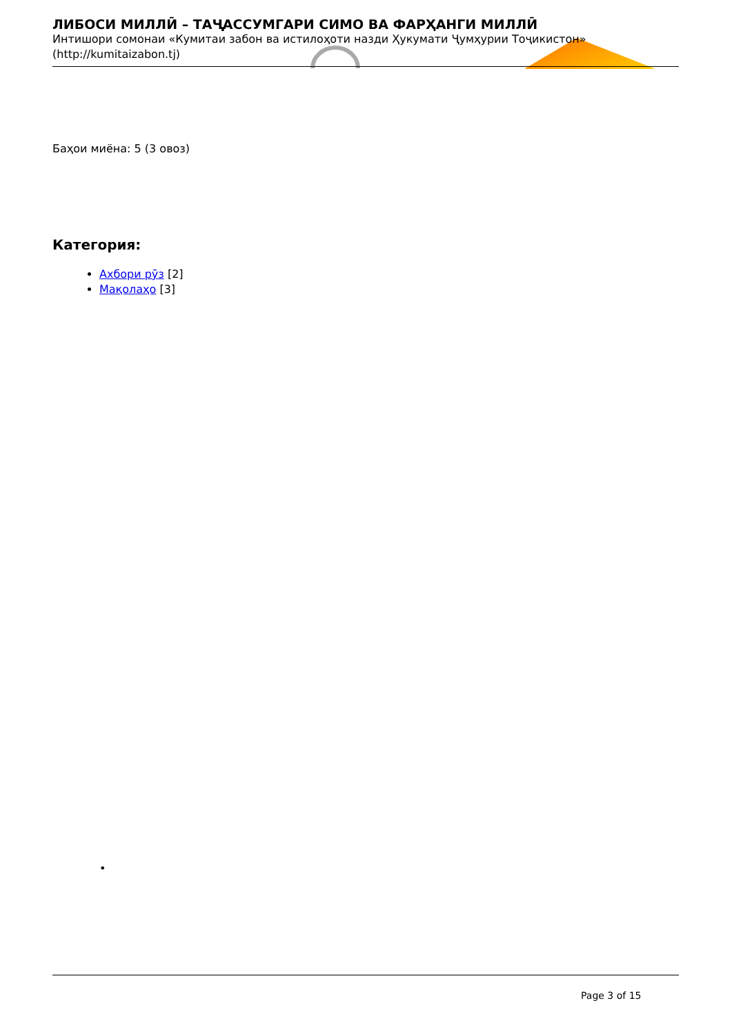ЛИБОСИ МИЛЛӢ – ТАҶАССУМГАРИ СИМО ВА ФАРҲАНГИ МИЛЛӢ
Интишори сомонаи «Кумитаи забон ва истилоҳоти назди Ҳукумати Ҷумҳурии Тоҷикистон» (http://kumitaizabon.tj)
Баҳои миёна: 5 (3 овоз)
Категория:
Ахбори рӯз [2]
Мақолаҳо [3]
•
Page 3 of 15